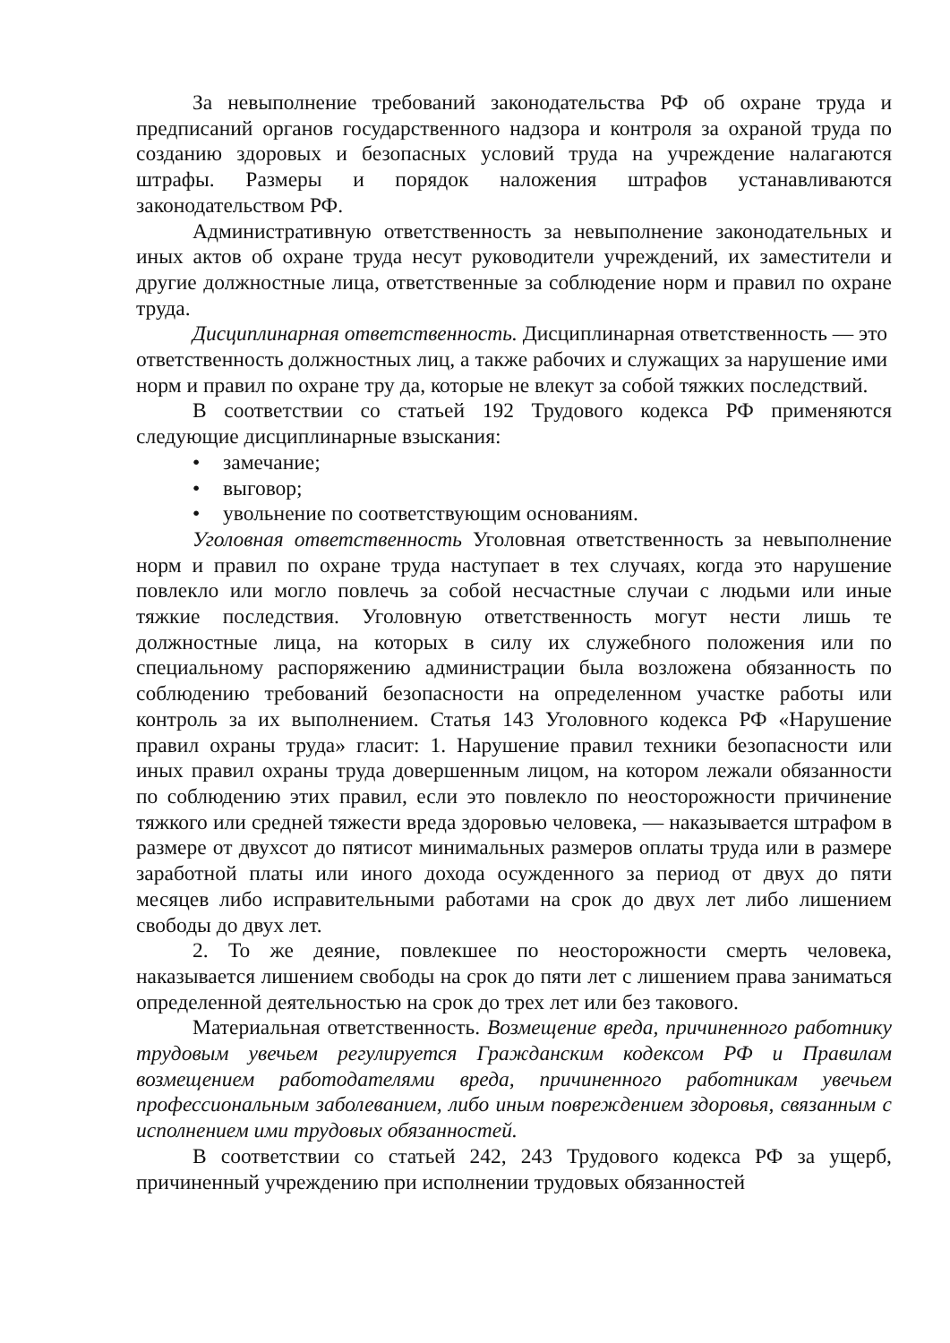За невыполнение требований законодательства РФ об охране труда и предписаний органов государственного надзора и контроля за охраной труда по созданию здоровых и безопасных условий труда на учреждение налагаются штрафы. Размеры и порядок наложения штрафов устанавливаются законодательством РФ.
Административную ответственность за невыполнение законодательных и иных актов об охране труда несут руководители учреждений, их заместители и другие должностные лица, ответственные за соблюдение норм и правил по охране труда.
Дисциплинарная ответственность. Дисциплинарная ответственность — это ответственность должностных лиц, а также рабочих и служащих за нарушение ими норм и правил по охране тру да, которые не влекут за собой тяжких последствий.
В соответствии со статьей 192 Трудового кодекса РФ применяются следующие дисциплинарные взыскания:
• замечание;
• выговор;
• увольнение по соответствующим основаниям.
Уголовная ответственность Уголовная ответственность за невыполнение норм и правил по охране труда наступает в тех случаях, когда это нарушение повлекло или могло повлечь за собой несчастные случаи с людьми или иные тяжкие последствия. Уголовную ответственность могут нести лишь те должностные лица, на которых в силу их служебного положения или по специальному распоряжению администрации была возложена обязанность по соблюдению требований безопасности на определенном участке работы или контроль за их выполнением. Статья 143 Уголовного кодекса РФ «Нарушение правил охраны труда» гласит: 1. Нарушение правил техники безопасности или иных правил охраны труда довершенным лицом, на котором лежали обязанности по соблюдению этих правил, если это повлекло по неосторожности причинение тяжкого или средней тяжести вреда здоровью человека, — наказывается штрафом в размере от двухсот до пятисот минимальных размеров оплаты труда или в размере заработной платы или иного дохода осужденного за период от двух до пяти месяцев либо исправительными работами на срок до двух лет либо лишением свободы до двух лет.
2. То же деяние, повлекшее по неосторожности смерть человека, наказывается лишением свободы на срок до пяти лет с лишением права заниматься определенной деятельностью на срок до трех лет или без такового.
Материальная ответственность. Возмещение вреда, причиненного работнику трудовым увечьем регулируется Гражданским кодексом РФ и Правилам возмещением работодателями вреда, причиненного работникам увечьем профессиональным заболеванием, либо иным повреждением здоровья, связанным с исполнением ими трудовых обязанностей.
В соответствии со статьей 242, 243 Трудового кодекса РФ за ущерб, причиненный учреждению при исполнении трудовых обязанностей